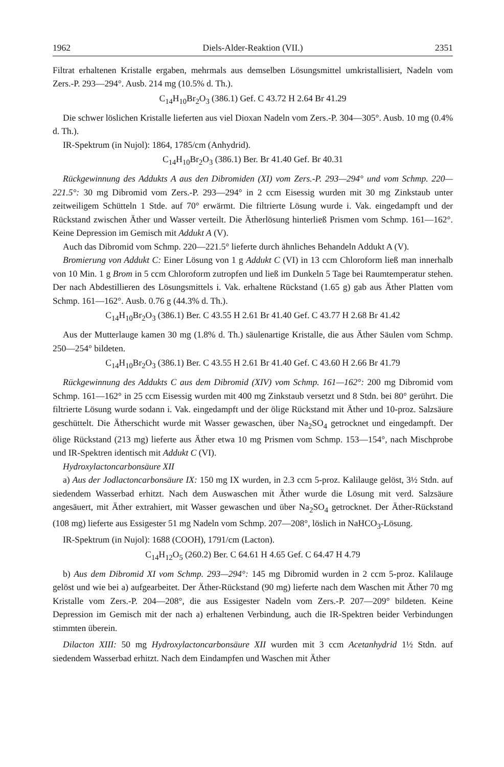1962 Diels-Alder-Reaktion (VII.) 2351
Filtrat erhaltenen Kristalle ergaben, mehrmals aus demselben Lösungsmittel umkristallisiert, Nadeln vom Zers.-P. 293—294°. Ausb. 214 mg (10.5% d. Th.).
C<sub>14</sub>H<sub>10</sub>Br<sub>2</sub>O<sub>3</sub> (386.1) Gef. C 43.72 H 2.64 Br 41.29
Die schwer löslichen Kristalle lieferten aus viel Dioxan Nadeln vom Zers.-P. 304—305°. Ausb. 10 mg (0.4% d. Th.).
IR-Spektrum (in Nujol): 1864, 1785/cm (Anhydrid).
C<sub>14</sub>H<sub>10</sub>Br<sub>2</sub>O<sub>3</sub> (386.1) Ber. Br 41.40 Gef. Br 40.31
Rückgewinnung des Addukts A aus den Dibromiden (XI) vom Zers.-P. 293—294° und vom Schmp. 220—221.5°: 30 mg Dibromid vom Zers.-P. 293—294° in 2 ccm Eisessig wurden mit 30 mg Zinkstaub unter zeitweiligem Schütteln 1 Stde. auf 70° erwärmt. Die filtrierte Lösung wurde i. Vak. eingedampft und der Rückstand zwischen Äther und Wasser verteilt. Die Ätherlösung hinterließ Prismen vom Schmp. 161—162°. Keine Depression im Gemisch mit Addukt A (V).
Auch das Dibromid vom Schmp. 220—221.5° lieferte durch ähnliches Behandeln Addukt A (V).
Bromierung von Addukt C: Einer Lösung von 1 g Addukt C (VI) in 13 ccm Chloroform ließ man innerhalb von 10 Min. 1 g Brom in 5 ccm Chloroform zutropfen und ließ im Dunkeln 5 Tage bei Raumtemperatur stehen. Der nach Abdestillieren des Lösungsmittels i. Vak. erhaltene Rückstand (1.65 g) gab aus Äther Platten vom Schmp. 161—162°. Ausb. 0.76 g (44.3% d. Th.).
C<sub>14</sub>H<sub>10</sub>Br<sub>2</sub>O<sub>3</sub> (386.1) Ber. C 43.55 H 2.61 Br 41.40 Gef. C 43.77 H 2.68 Br 41.42
Aus der Mutterlauge kamen 30 mg (1.8% d. Th.) säulenartige Kristalle, die aus Äther Säulen vom Schmp. 250—254° bildeten.
C<sub>14</sub>H<sub>10</sub>Br<sub>2</sub>O<sub>3</sub> (386.1) Ber. C 43.55 H 2.61 Br 41.40 Gef. C 43.60 H 2.66 Br 41.79
Rückgewinnung des Addukts C aus dem Dibromid (XIV) vom Schmp. 161—162°: 200 mg Dibromid vom Schmp. 161—162° in 25 ccm Eisessig wurden mit 400 mg Zinkstaub versetzt und 8 Stdn. bei 80° gerührt. Die filtrierte Lösung wurde sodann i. Vak. eingedampft und der ölige Rückstand mit Äther und 10-proz. Salzsäure geschüttelt. Die Ätherschicht wurde mit Wasser gewaschen, über Na<sub>2</sub>SO<sub>4</sub> getrocknet und eingedampft. Der ölige Rückstand (213 mg) lieferte aus Äther etwa 10 mg Prismen vom Schmp. 153—154°, nach Mischprobe und IR-Spektren identisch mit Addukt C (VI).
Hydroxylactoncarbonsäure XII
a) Aus der Jodlactoncarbonsäure IX: 150 mg IX wurden, in 2.3 ccm 5-proz. Kalilauge gelöst, 3½ Stdn. auf siedendem Wasserbad erhitzt. Nach dem Auswaschen mit Äther wurde die Lösung mit verd. Salzsäure angesäuert, mit Äther extrahiert, mit Wasser gewaschen und über Na<sub>2</sub>SO<sub>4</sub> getrocknet. Der Äther-Rückstand (108 mg) lieferte aus Essigester 51 mg Nadeln vom Schmp. 207—208°, löslich in NaHCO<sub>3</sub>-Lösung.
IR-Spektrum (in Nujol): 1688 (COOH), 1791/cm (Lacton).
C<sub>14</sub>H<sub>12</sub>O<sub>5</sub> (260.2) Ber. C 64.61 H 4.65 Gef. C 64.47 H 4.79
b) Aus dem Dibromid XI vom Schmp. 293—294°: 145 mg Dibromid wurden in 2 ccm 5-proz. Kalilauge gelöst und wie bei a) aufgearbeitet. Der Äther-Rückstand (90 mg) lieferte nach dem Waschen mit Äther 70 mg Kristalle vom Zers.-P. 204—208°, die aus Essigester Nadeln vom Zers.-P. 207—209° bildeten. Keine Depression im Gemisch mit der nach a) erhaltenen Verbindung, auch die IR-Spektren beider Verbindungen stimmten überein.
Dilacton XIII: 50 mg Hydroxylactoncarbonsäure XII wurden mit 3 ccm Acetanhydrid 1½ Stdn. auf siedendem Wasserbad erhitzt. Nach dem Eindampfen und Waschen mit Äther